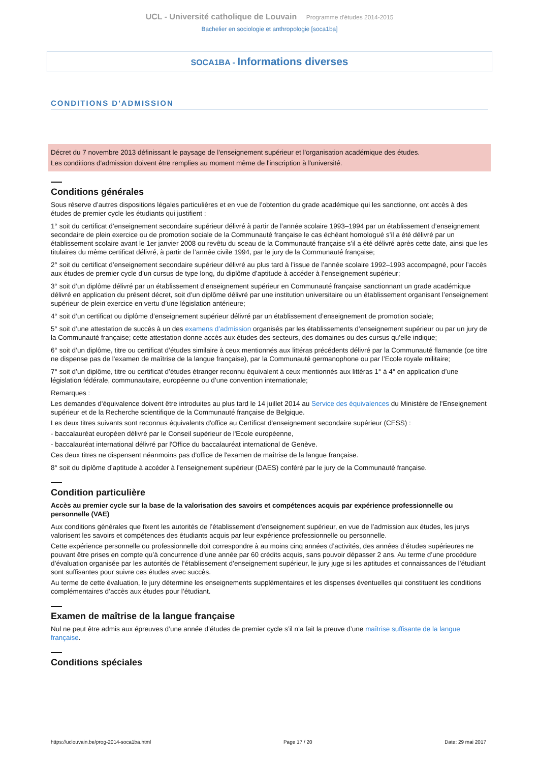UCL - Université catholique de Louvain Programme d'études 2014-2015
Bachelier en sociologie et anthropologie [soca1ba]
SOCA1BA - Informations diverses
CONDITIONS D'ADMISSION
Décret du 7 novembre 2013 définissant le paysage de l'enseignement supérieur et l'organisation académique des études.
Les conditions d'admission doivent être remplies au moment même de l'inscription à l'université.
Conditions générales
Sous réserve d’autres dispositions légales particulières et en vue de l’obtention du grade académique qui les sanctionne, ont accès à des études de premier cycle les étudiants qui justifient :
1° soit du certificat d’enseignement secondaire supérieur délivré à partir de l’année scolaire 1993–1994 par un établissement d’enseignement secondaire de plein exercice ou de promotion sociale de la Communauté française le cas échéant homologué s’il a été délivré par un établissement scolaire avant le 1er janvier 2008 ou revêtu du sceau de la Communauté française s’il a été délivré après cette date, ainsi que les titulaires du même certificat délivré, à partir de l’année civile 1994, par le jury de la Communauté française;
2° soit du certificat d’enseignement secondaire supérieur délivré au plus tard à l’issue de l’année scolaire 1992–1993 accompagné, pour l’accès aux études de premier cycle d’un cursus de type long, du diplôme d’aptitude à accéder à l’enseignement supérieur;
3° soit d’un diplôme délivré par un établissement d’enseignement supérieur en Communauté française sanctionnant un grade académique délivré en application du présent décret, soit d’un diplôme délivré par une institution universitaire ou un établissement organisant l’enseignement supérieur de plein exercice en vertu d’une législation antérieure;
4° soit d’un certificat ou diplôme d’enseignement supérieur délivré par un établissement d’enseignement de promotion sociale;
5° soit d’une attestation de succès à un des examens d’admission organisés par les établissements d’enseignement supérieur ou par un jury de la Communauté française; cette attestation donne accès aux études des secteurs, des domaines ou des cursus qu’elle indique;
6° soit d’un diplôme, titre ou certificat d’études similaire à ceux mentionnés aux littéras précédents délivré par la Communauté flamande (ce titre ne dispense pas de l'examen de maîtrise de la langue française), par la Communauté germanophone ou par l’Ecole royale militaire;
7° soit d’un diplôme, titre ou certificat d’études étranger reconnu équivalent à ceux mentionnés aux littéras 1° à 4° en application d’une législation fédérale, communautaire, européenne ou d’une convention internationale;
Remarques :
Les demandes d'équivalence doivent être introduites au plus tard le 14 juillet 2014 au Service des équivalences du Ministère de l'Enseignement supérieur et de la Recherche scientifique de la Communauté française de Belgique.
Les deux titres suivants sont reconnus équivalents d'office au Certificat d'enseignement secondaire supérieur (CESS) :
- baccalauréat européen délivré par le Conseil supérieur de l'Ecole européenne,
- baccalauréat international délivré par l'Office du baccalauréat international de Genève.
Ces deux titres ne dispensent néanmoins pas d'office de l'examen de maîtrise de la langue française.
8° soit du diplôme d’aptitude à accéder à l’enseignement supérieur (DAES) conféré par le jury de la Communauté française.
Condition particulière
Accès au premier cycle sur la base de la valorisation des savoirs et compétences acquis par expérience professionnelle ou personnelle (VAE)
Aux conditions générales que fixent les autorités de l’établissement d’enseignement supérieur, en vue de l’admission aux études, les jurys valorisent les savoirs et compétences des étudiants acquis par leur expérience professionnelle ou personnelle.
Cette expérience personnelle ou professionnelle doit correspondre à au moins cinq années d’activités, des années d’études supérieures ne pouvant être prises en compte qu’à concurrence d’une année par 60 crédits acquis, sans pouvoir dépasser 2 ans. Au terme d’une procédure d’évaluation organisée par les autorités de l’établissement d’enseignement supérieur, le jury juge si les aptitudes et connaissances de l’étudiant sont suffisantes pour suivre ces études avec succès.
Au terme de cette évaluation, le jury détermine les enseignements supplémentaires et les dispenses éventuelles qui constituent les conditions complémentaires d’accès aux études pour l’étudiant.
Examen de maîtrise de la langue française
Nul ne peut être admis aux épreuves d’une année d’études de premier cycle s’il n’a fait la preuve d’une maîtrise suffisante de la langue française.
Conditions spéciales
https://uclouvain.be/prog-2014-soca1ba.html Page 17 / 20 Date: 29 mai 2017